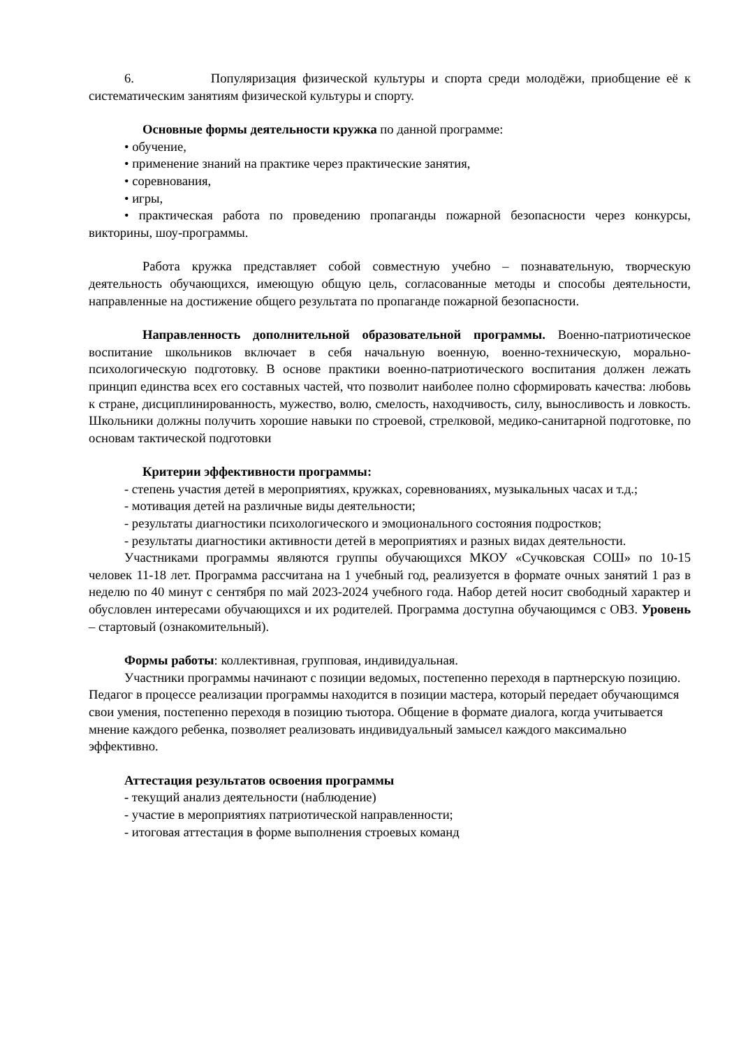6. Популяризация физической культуры и спорта среди молодёжи, приобщение её к систематическим занятиям физической культуры и спорту.
Основные формы деятельности кружка по данной программе:
• обучение,
• применение знаний на практике через практические занятия,
• соревнования,
• игры,
• практическая работа по проведению пропаганды пожарной безопасности через конкурсы, викторины, шоу-программы.
Работа кружка представляет собой совместную учебно – познавательную, творческую деятельность обучающихся, имеющую общую цель, согласованные методы и способы деятельности, направленные на достижение общего результата по пропаганде пожарной безопасности.
Направленность дополнительной образовательной программы. Военно-патриотическое воспитание школьников включает в себя начальную военную, военно-техническую, морально-психологическую подготовку. В основе практики военно-патриотического воспитания должен лежать принцип единства всех его составных частей, что позволит наиболее полно сформировать качества: любовь к стране, дисциплинированность, мужество, волю, смелость, находчивость, силу, выносливость и ловкость. Школьники должны получить хорошие навыки по строевой, стрелковой, медико-санитарной подготовке, по основам тактической подготовки
Критерии эффективности программы:
- степень участия детей в мероприятиях, кружках, соревнованиях, музыкальных часах и т.д.;
- мотивация детей на различные виды деятельности;
- результаты диагностики психологического и эмоционального состояния подростков;
- результаты диагностики активности детей в мероприятиях и разных видах деятельности.
Участниками программы являются группы обучающихся МКОУ «Сучковская СОШ» по 10-15 человек 11-18 лет. Программа рассчитана на 1 учебный год, реализуется в формате очных занятий 1 раз в неделю по 40 минут с сентября по май 2023-2024 учебного года. Набор детей носит свободный характер и обусловлен интересами обучающихся и их родителей. Программа доступна обучающимся с ОВЗ. Уровень – стартовый (ознакомительный).
Формы работы: коллективная, групповая, индивидуальная.
Участники программы начинают с позиции ведомых, постепенно переходя в партнерскую позицию. Педагог в процессе реализации программы находится в позиции мастера, который передает обучающимся свои умения, постепенно переходя в позицию тьютора. Общение в формате диалога, когда учитывается мнение каждого ребенка, позволяет реализовать индивидуальный замысел каждого максимально эффективно.
Аттестация результатов освоения программы
- текущий анализ деятельности (наблюдение)
- участие в мероприятиях патриотической направленности;
- итоговая аттестация в форме выполнения строевых команд